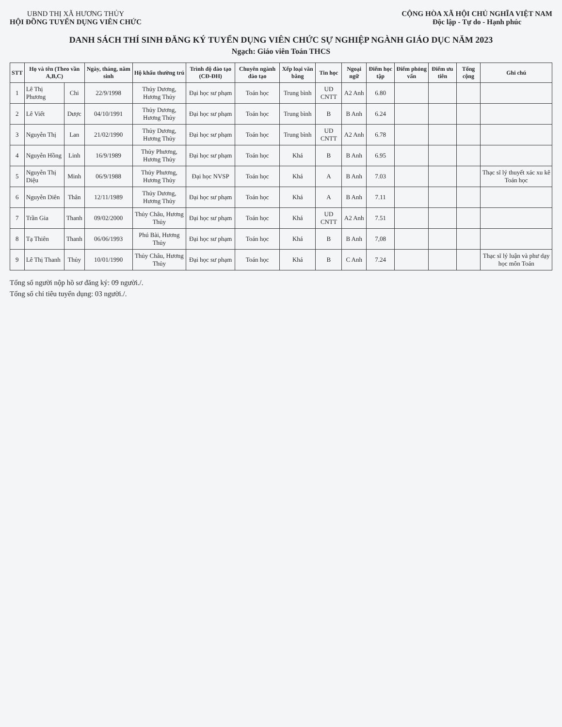UBND THỊ XÃ HƯƠNG THỦY
HỘI ĐỒNG TUYỂN DỤNG VIÊN CHỨC
CỘNG HÒA XÃ HỘI CHỦ NGHĨA VIỆT NAM
Độc lập - Tự do - Hạnh phúc
DANH SÁCH THÍ SINH ĐĂNG KÝ TUYỂN DỤNG VIÊN CHỨC SỰ NGHIỆP NGÀNH GIÁO DỤC NĂM 2023
Ngạch: Giáo viên Toán THCS
| STT | Họ và tên (Theo vần A,B,C) | | Ngày, tháng, năm sinh | Hộ khẩu thường trú | Trình độ đào tạo (CĐ-ĐH) | Chuyên ngành đào tạo | Xếp loại văn bằng | Tin học | Ngoại ngữ | Điểm học tập | Điểm phỏng vấn | Điểm ưu tiên | Tổng cộng | Ghi chú |
| --- | --- | --- | --- | --- | --- | --- | --- | --- | --- | --- | --- | --- | --- | --- |
| 1 | Lê Thị Phương | Chi | 22/9/1998 | Thủy Dương, Hương Thủy | Đại học sư phạm | Toán học | Trung bình | UD CNTT | A2 Anh | 6.80 | | | | |
| 2 | Lê Viết | Dược | 04/10/1991 | Thủy Dương, Hương Thủy | Đại học sư phạm | Toán học | Trung bình | B | B Anh | 6.24 | | | | |
| 3 | Nguyễn Thị | Lan | 21/02/1990 | Thủy Dương, Hương Thủy | Đại học sư phạm | Toán học | Trung bình | UD CNTT | A2 Anh | 6.78 | | | | |
| 4 | Nguyễn Hồng | Linh | 16/9/1989 | Thủy Phương, Hương Thủy | Đại học sư phạm | Toán học | Khá | B | B Anh | 6.95 | | | | |
| 5 | Nguyễn Thị Diệu | Minh | 06/9/1988 | Thủy Phương, Hương Thủy | Đại học NVSP | Toán học | Khá | A | B Anh | 7.03 | | | | Thạc sĩ lý thuyết xác xu kê Toán học |
| 6 | Nguyễn Diên | Thân | 12/11/1989 | Thủy Dương, Hương Thủy | Đại học sư phạm | Toán học | Khá | A | B Anh | 7.11 | | | | |
| 7 | Trần Gia | Thanh | 09/02/2000 | Thủy Châu, Hương Thủy | Đại học sư phạm | Toán học | Khá | UD CNTT | A2 Anh | 7.51 | | | | |
| 8 | Tạ Thiên | Thanh | 06/06/1993 | Phú Bài, Hương Thủy | Đại học sư phạm | Toán học | Khá | B | B Anh | 7,08 | | | | |
| 9 | Lê Thị Thanh | Thủy | 10/01/1990 | Thủy Châu, Hương Thủy | Đại học sư phạm | Toán học | Khá | B | C Anh | 7.24 | | | | Thạc sĩ lý luận và phư dạy học môn Toán |
Tổng số người nộp hồ sơ đăng ký: 09 người./.
Tổng số chỉ tiêu tuyển dụng: 03 người./.